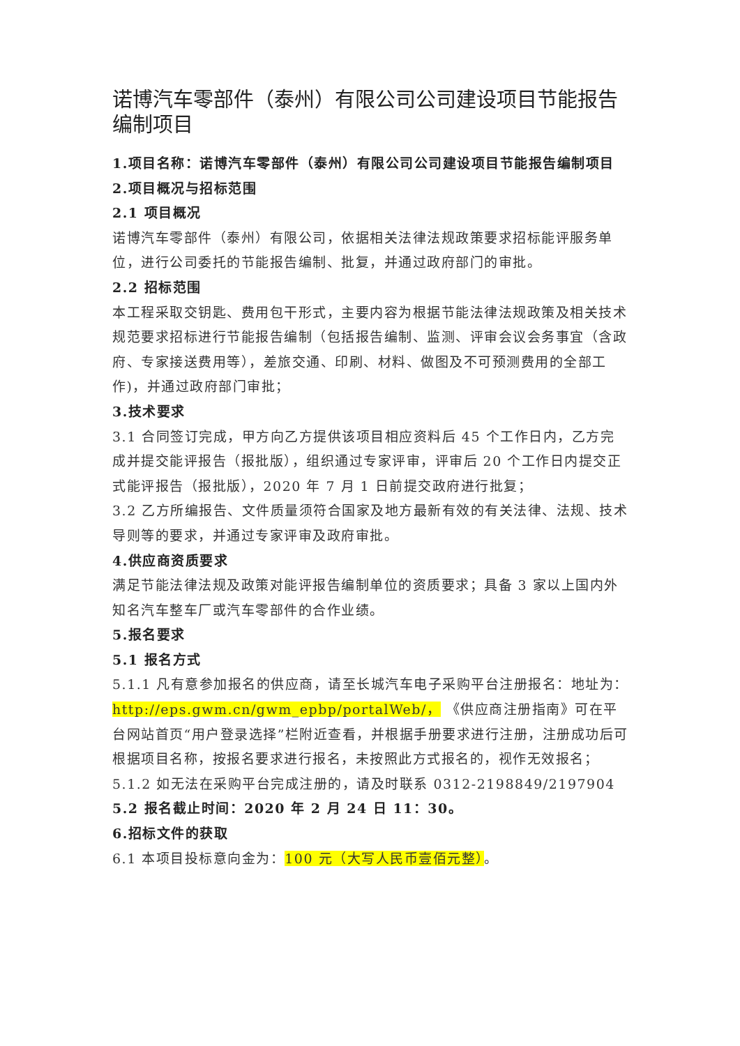诺博汽车零部件（泰州）有限公司公司建设项目节能报告编制项目
1.项目名称：诺博汽车零部件（泰州）有限公司公司建设项目节能报告编制项目
2.项目概况与招标范围
2.1 项目概况
诺博汽车零部件（泰州）有限公司，依据相关法律法规政策要求招标能评服务单位，进行公司委托的节能报告编制、批复，并通过政府部门的审批。
2.2 招标范围
本工程采取交钥匙、费用包干形式，主要内容为根据节能法律法规政策及相关技术规范要求招标进行节能报告编制（包括报告编制、监测、评审会议会务事宜（含政府、专家接送费用等），差旅交通、印刷、材料、做图及不可预测费用的全部工作)，并通过政府部门审批；
3.技术要求
3.1 合同签订完成，甲方向乙方提供该项目相应资料后 45 个工作日内，乙方完成并提交能评报告（报批版），组织通过专家评审，评审后 20 个工作日内提交正式能评报告（报批版），2020 年 7 月 1 日前提交政府进行批复；
3.2 乙方所编报告、文件质量须符合国家及地方最新有效的有关法律、法规、技术导则等的要求，并通过专家评审及政府审批。
4.供应商资质要求
满足节能法律法规及政策对能评报告编制单位的资质要求；具备 3 家以上国内外知名汽车整车厂或汽车零部件的合作业绩。
5.报名要求
5.1 报名方式
5.1.1 凡有意参加报名的供应商，请至长城汽车电子采购平台注册报名：地址为：http://eps.gwm.cn/gwm_epbp/portalWeb/， 《供应商注册指南》可在平台网站首页“用户登录选择”栏附近查看，并根据手册要求进行注册，注册成功后可根据项目名称，按报名要求进行报名，未按照此方式报名的，视作无效报名；
5.1.2 如无法在采购平台完成注册的，请及时联系 0312-2198849/2197904
5.2 报名截止时间：2020 年 2 月 24 日 11：30。
6.招标文件的获取
6.1 本项目投标意向金为：100 元（大写人民币壹佰元整）。